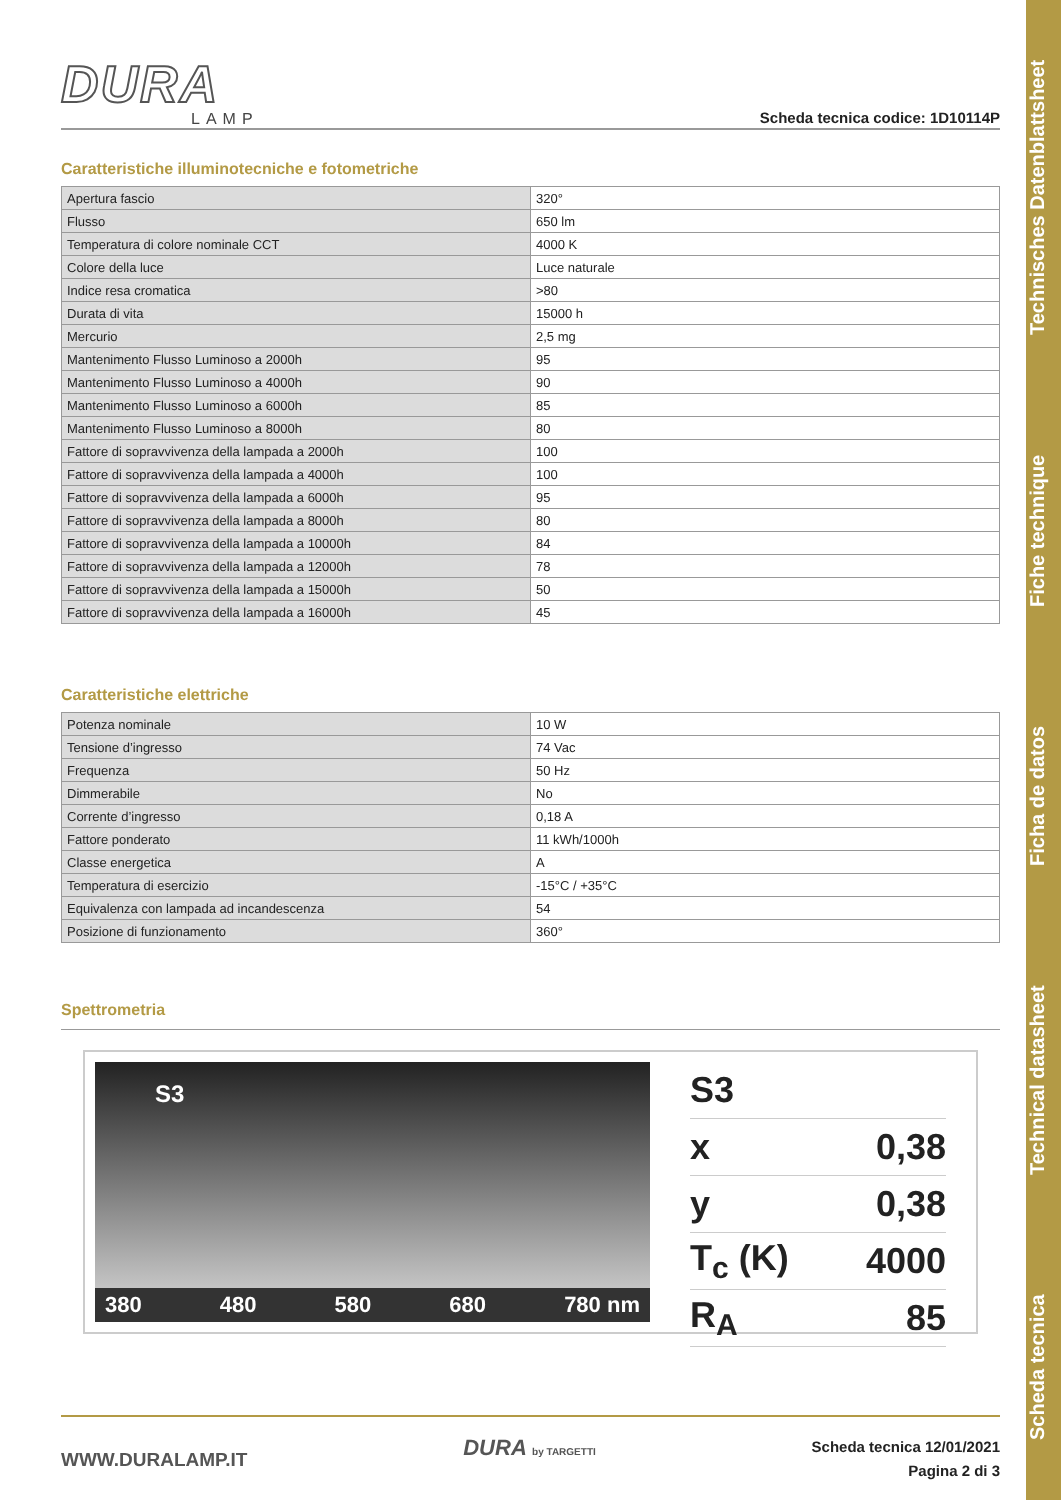Scheda tecnica Technical datasheet Ficha de datos Fiche technique Technisches Datenblattsheet
DURA
LAMP
Scheda tecnica codice: 1D10114P
Caratteristiche illuminotecniche e fotometriche
| Apertura fascio | 320° |
| Flusso | 650 lm |
| Temperatura di colore nominale CCT | 4000 K |
| Colore della luce | Luce naturale |
| Indice resa cromatica | >80 |
| Durata di vita | 15000 h |
| Mercurio | 2,5 mg |
| Mantenimento Flusso Luminoso a 2000h | 95 |
| Mantenimento Flusso Luminoso a 4000h | 90 |
| Mantenimento Flusso Luminoso a 6000h | 85 |
| Mantenimento Flusso Luminoso a 8000h | 80 |
| Fattore di sopravvivenza della lampada a 2000h | 100 |
| Fattore di sopravvivenza della lampada a 4000h | 100 |
| Fattore di sopravvivenza della lampada a 6000h | 95 |
| Fattore di sopravvivenza della lampada a 8000h | 80 |
| Fattore di sopravvivenza della lampada a 10000h | 84 |
| Fattore di sopravvivenza della lampada a 12000h | 78 |
| Fattore di sopravvivenza della lampada a 15000h | 50 |
| Fattore di sopravvivenza della lampada a 16000h | 45 |
Caratteristiche elettriche
| Potenza nominale | 10 W |
| Tensione d’ingresso | 74 Vac |
| Frequenza | 50 Hz |
| Dimmerabile | No |
| Corrente d’ingresso | 0,18 A |
| Fattore ponderato | 11 kWh/1000h |
| Classe energetica | A |
| Temperatura di esercizio | -15°C / +35°C |
| Equivalenza con lampada ad incandescenza | 54 |
| Posizione di funzionamento | 360° |
Spettrometria
S3
380 480 580 680 780 nm
S3
x 0,38
y 0,38
T<sub>c</sub> (K) 4000
R<sub>A</sub> 85
WWW.DURALAMP.IT
DURA by TARGETTI
Scheda tecnica 12/01/2021
Pagina 2 di 3